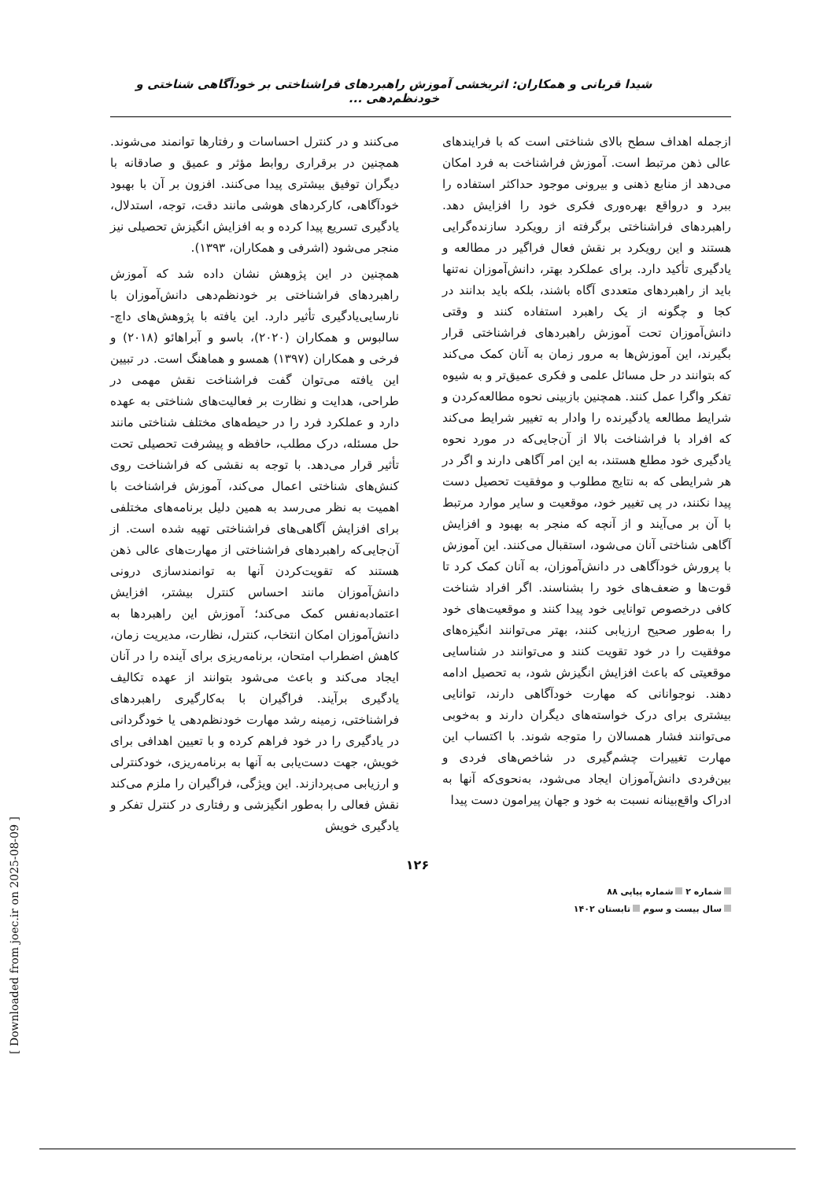شیدا قربانی و همکاران: اثربخشی آموزش راهبردهای فراشناختی بر خودآگاهی شناختی و خودنظم‌دهی ...
ازجمله اهداف سطح بالای شناختی است که با فرایندهای عالی ذهن مرتبط است. آموزش فراشناخت به فرد امکان می‌دهد از منابع ذهنی و بیرونی موجود حداکثر استفاده را ببرد و درواقع بهره‌وری فکری خود را افزایش دهد. راهبردهای فراشناختی برگرفته از رویکرد سازنده‌گرایی هستند و این رویکرد بر نقش فعال فراگیر در مطالعه و یادگیری تأکید دارد. برای عملکرد بهتر، دانش‌آموزان نه‌تنها باید از راهبردهای متعددی آگاه باشند، بلکه باید بدانند در کجا و چگونه از یک راهبرد استفاده کنند و وقتی دانش‌آموزان تحت آموزش راهبردهای فراشناختی قرار بگیرند، این آموزش‌ها به مرور زمان به آنان کمک می‌کند که بتوانند در حل مسائل علمی و فکری عمیق‌تر و به شیوه تفکر واگرا عمل کنند. همچنین بازبینی نحوه مطالعه‌کردن و شرایط مطالعه یادگیرنده را وادار به تغییر شرایط می‌کند که افراد با فراشناخت بالا از آن‌جایی‌که در مورد نحوه یادگیری خود مطلع هستند، به این امر آگاهی دارند و اگر در هر شرایطی که به نتایج مطلوب و موفقیت تحصیل دست پیدا نکنند، در پی تغییر خود، موقعیت و سایر موارد مرتبط با آن بر می‌آیند و از آنچه که منجر به بهبود و افزایش آگاهی شناختی آنان می‌شود، استقبال می‌کنند. این آموزش با پرورش خودآگاهی در دانش‌آموزان، به آنان کمک کرد تا قوت‌ها و ضعف‌های خود را بشناسند. اگر افراد شناخت کافی درخصوص توانایی خود پیدا کنند و موقعیت‌های خود را به‌طور صحیح ارزیابی کنند، بهتر می‌توانند انگیزه‌های موفقیت را در خود تقویت کنند و می‌توانند در شناسایی موقعیتی که باعث افزایش انگیزش شود، به تحصیل ادامه دهند. نوجوانانی که مهارت خودآگاهی دارند، توانایی بیشتری برای درک خواسته‌های دیگران دارند و به‌خوبی می‌توانند فشار همسالان را متوجه شوند. با اکتساب این مهارت تغییرات چشم‌گیری در شاخص‌های فردی و بین‌فردی دانش‌آموزان ایجاد می‌شود، به‌نحوی‌که آنها به ادراک واقع‌بینانه نسبت به خود و جهان پیرامون دست پیدا
می‌کنند و در کنترل احساسات و رفتارها توانمند می‌شوند. همچنین در برقراری روابط مؤثر و عمیق و صادقانه با دیگران توفیق بیشتری پیدا می‌کنند. افزون بر آن با بهبود خودآگاهی، کارکردهای هوشی مانند دقت، توجه، استدلال، یادگیری تسریع پیدا کرده و به افزایش انگیزش تحصیلی نیز منجر می‌شود (اشرفی و همکاران، ۱۳۹۳).
همچنین در این پژوهش نشان داده شد که آموزش راهبردهای فراشناختی بر خودنظم‌دهی دانش‌آموزان با نارسایی‌یادگیری تأثیر دارد. این یافته با پژوهش‌های داچ- سالبوس و همکاران (۲۰۲۰)، باسو و آبراهائو (۲۰۱۸) و فرخی و همکاران (۱۳۹۷) همسو و هماهنگ است. در تبیین این یافته می‌توان گفت فراشناخت نقش مهمی در طراحی، هدایت و نظارت بر فعالیت‌های شناختی به عهده دارد و عملکرد فرد را در حیطه‌های مختلف شناختی مانند حل مسئله، درک مطلب، حافظه و پیشرفت تحصیلی تحت تأثیر قرار می‌دهد. با توجه به نقشی که فراشناخت روی کنش‌های شناختی اعمال می‌کند، آموزش فراشناخت با اهمیت به نظر می‌رسد به همین دلیل برنامه‌های مختلفی برای افزایش آگاهی‌های فراشناختی تهیه شده است. از آن‌جایی‌که راهبردهای فراشناختی از مهارت‌های عالی ذهن هستند که تقویت‌کردن آنها به توانمندسازی درونی دانش‌آموزان مانند احساس کنترل بیشتر، افزایش اعتمادبه‌نفس کمک می‌کند؛ آموزش این راهبردها به دانش‌آموزان امکان انتخاب، کنترل، نظارت، مدیریت زمان، کاهش اضطراب امتحان، برنامه‌ریزی برای آینده را در آنان ایجاد می‌کند و باعث می‌شود بتوانند از عهده تکالیف یادگیری برآیند. فراگیران با به‌کارگیری راهبردهای فراشناختی، زمینه رشد مهارت خودنظم‌دهی یا خودگردانی در یادگیری را در خود فراهم کرده و با تعیین اهدافی برای خویش، جهت دست‌یابی به آنها به برنامه‌ریزی، خودکنترلی و ارزیابی می‌پردازند. این ویژگی، فراگیران را ملزم می‌کند نقش فعالی را به‌طور انگیزشی و رفتاری در کنترل تفکر و یادگیری خویش
۱۲۶
شماره ۲ شماره پیاپی ۸۸
سال بیست و سوم تابستان ۱۴۰۲
[ Downloaded from joec.ir on 2025-08-09 ]